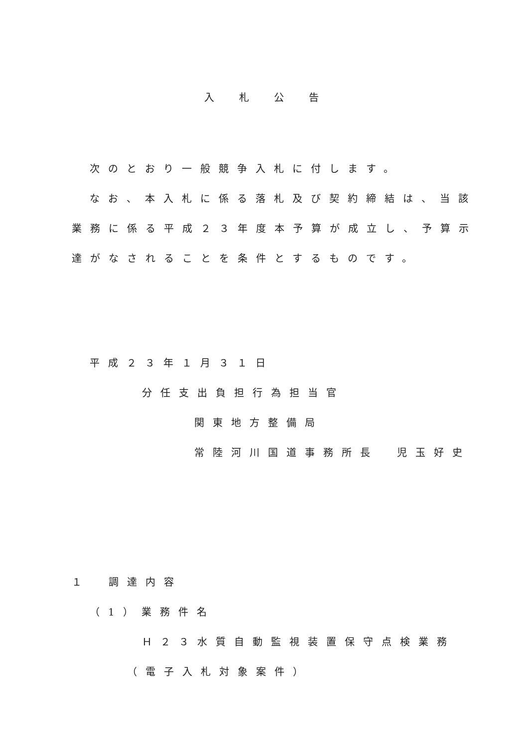入札公告
次のとおり一般競争入札に付します。
なお、本入札に係る落札及び契約締結は、当該
業務に係る平成２３年度本予算が成立し、予算示
達がなされることを条件とするものです。
平成２３年１月３１日
分任支出負担行為担当官
関東地方整備局
常陸河川国道事務所長　児玉好史
１　調達内容
（1）業務件名
Ｈ２３水質自動監視装置保守点検業務
（電子入札対象案件）